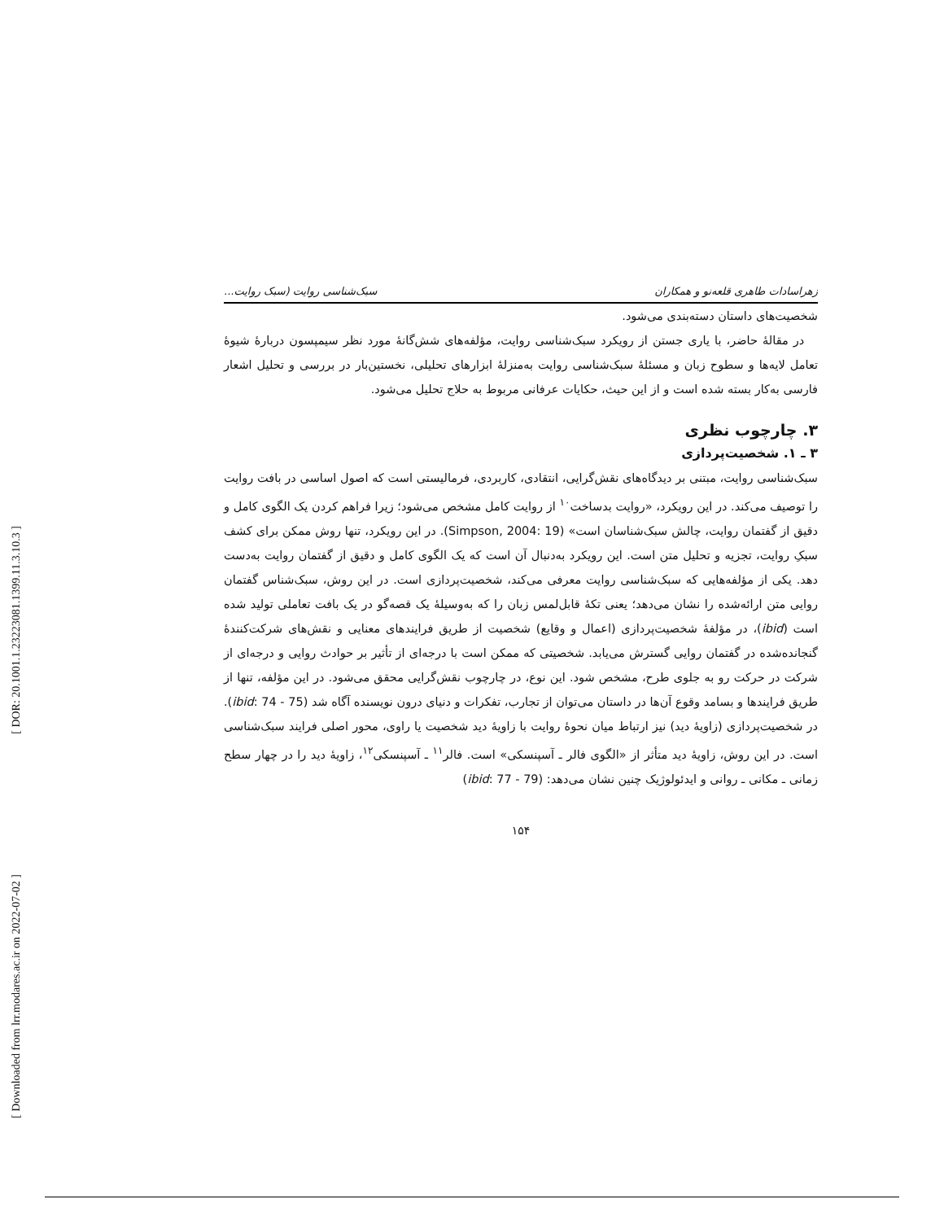[ DOR: 20.1001.1.23223081.1399.11.3.10.3 ]
[ Downloaded from lrr.modares.ac.ir on 2022-07-02 ]
زهراسادات طاهری قلعه‌نو و همکاران سبک‌شناسی روایت (سبک روایت...
شخصیت‌های داستان دسته‌بندی می‌شود.
در مقالهٔ حاضر، با یاری جستن از رویکرد سبک‌شناسی روایت، مؤلفه‌های شش‌گانهٔ مورد نظر سیمپسون دربارهٔ شیوهٔ تعامل لایه‌ها و سطوح زبان و مسئلهٔ سبک‌شناسی روایت به‌منزلهٔ ابزارهای تحلیلی، نخستین‌بار در بررسی و تحلیل اشعار فارسی به‌کار بسته شده است و از این حیث، حکایات عرفانی مربوط به حلاج تحلیل می‌شود.
۳. چارچوب نظری
۳ ـ ۱. شخصیت‌پردازی
سبک‌شناسی روایت، مبتنی بر دیدگاه‌های نقش‌گرایی، انتقادی، کاربردی، فرمالیستی است که اصول اساسی در بافت روایت را توصیف می‌کند. در این رویکرد، «روایت بدساخت<sup>۱۰</sup> از روایت کامل مشخص می‌شود؛ زیرا فراهم کردن یک الگوی کامل و دقیق از گفتمان روایت، چالش سبک‌شناسان است» (Simpson, 2004: 19). در این رویکرد، تنها روش ممکن برای کشف سبکِ روایت، تجزیه و تحلیل متن است. این رویکرد به‌دنبال آن است که یک الگوی کامل و دقیق از گفتمان روایت به‌دست دهد. یکی از مؤلفه‌هایی که سبک‌شناسی روایت معرفی می‌کند، شخصیت‌پردازی است. در این روش، سبک‌شناس گفتمان روایی متن ارائه‌شده را نشان می‌دهد؛ یعنی تکهٔ قابل‌لمس زبان را که به‌وسیلهٔ یک قصه‌گو در یک بافت تعاملی تولید شده است (ibid)، در مؤلفهٔ شخصیت‌پردازی (اعمال و وقایع) شخصیت از طریق فرایندهای معنایی و نقش‌های شرکت‌کنندهٔ گنجانده‌شده در گفتمان روایی گسترش می‌یابد. شخصیتی که ممکن است با درجه‌ای از تأثیر بر حوادث روایی و درجه‌ای از شرکت در حرکت رو به جلوی طرح، مشخص شود. این نوع، در چارچوب نقش‌گرایی محقق می‌شود. در این مؤلفه، تنها از طریق فرایندها و بسامد وقوع آن‌ها در داستان می‌توان از تجارب، تفکرات و دنیای درون نویسنده آگاه شد (ibid: 74 - 75). در شخصیت‌پردازی (زاویهٔ دید) نیز ارتباط میان نحوهٔ روایت با زاویهٔ دید شخصیت یا راوی، محور اصلی فرایند سبک‌شناسی است. در این روش، زاویهٔ دید متأثر از «الگوی فالر ـ آسپنسکی» است. فالر<sup>۱۱</sup> ـ آسپنسکی<sup>۱۲</sup>، زاویهٔ دید را در چهار سطح زمانی ـ مکانی ـ روانی و ایدئولوژیک چنین نشان می‌دهد: (ibid: 77 - 79)
۱۵۴